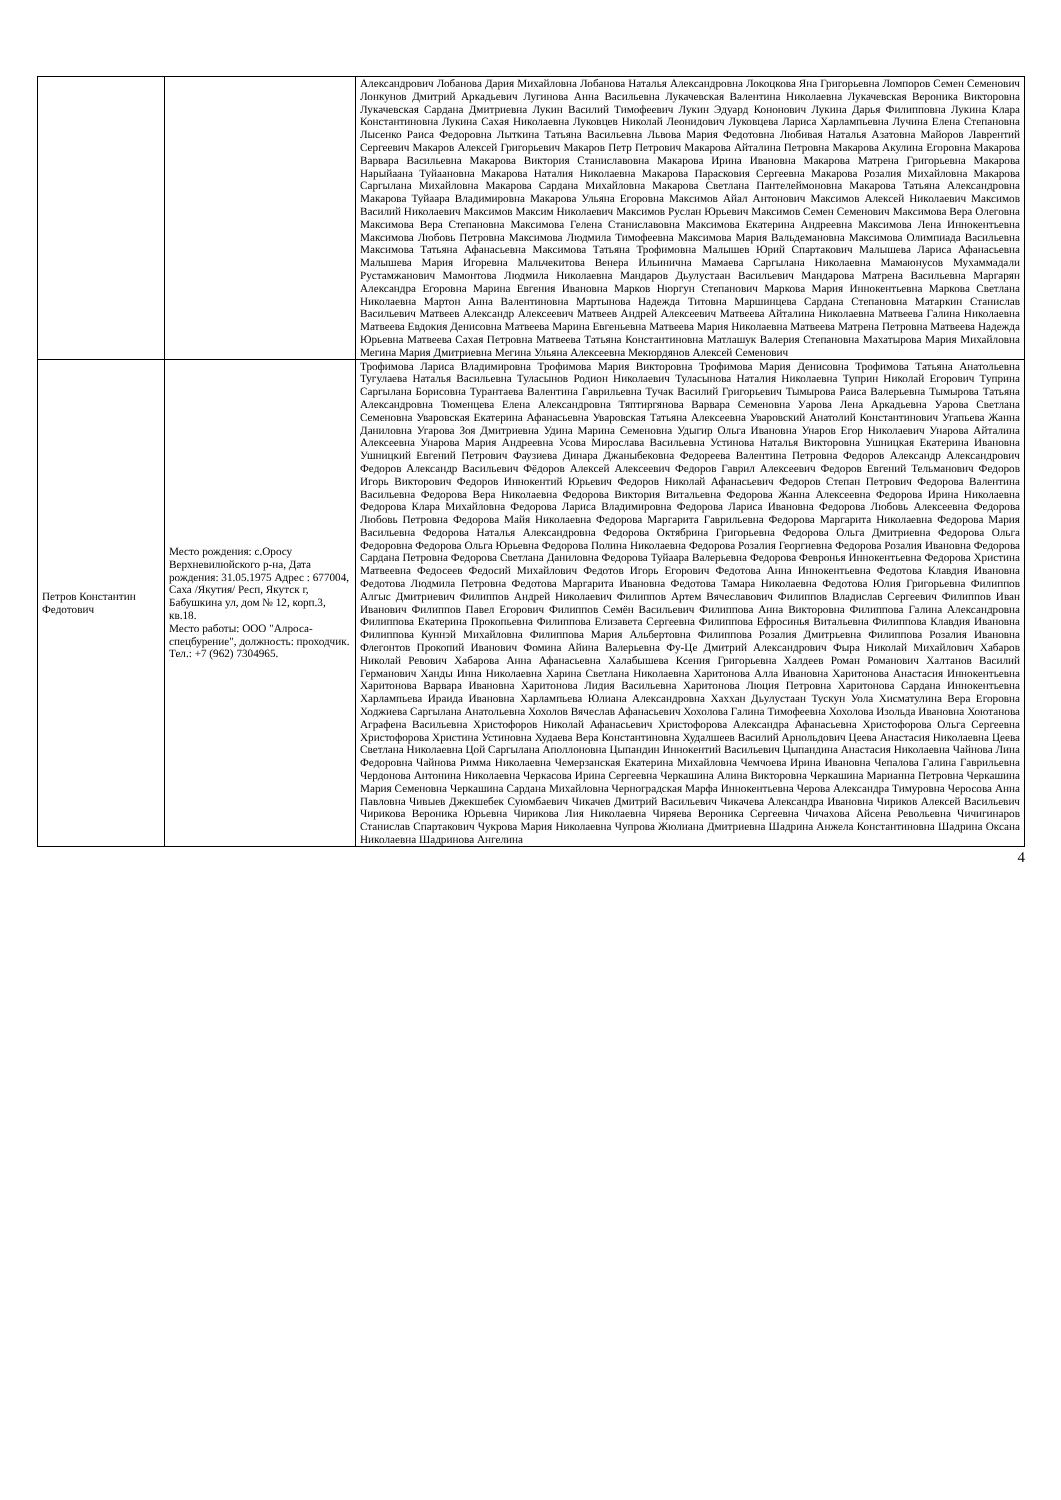| | | Александрович Лобанова Дария Михайловна Лобанова Наталья Александровна Локоцкова Яна Григорьевна Ломпоров Семен Семенович Лонкунов Дмитрий Аркадьевич Лугинова Анна Васильевна Лукачевская Валентина Николаевна Лукачевская Вероника Викторовна Лукачевская Сардана Дмитриевна Лукин Василий Тимофеевич Лукин Эдуард Кононович Лукина Дарья Филипповна Лукина Клара Константиновна Лукина Сахая Николаевна Луковцев Николай Леонидович Луковцева Лариса Харлампьевна Лучина Елена Степановна Лысенко Раиса Федоровна Лыткина Татьяна Васильевна Львова Мария Федотовна Любивая Наталья Азатовна Майоров Лаврентий Сергеевич Макаров Алексей Григорьевич Макаров Петр Петрович Макарова Айталина Петровна Макарова Акулина Егоровна Макарова Варвара Васильевна Макарова Виктория Станиславовна Макарова Ирина Ивановна Макарова Матрена Григорьевна Макарова Нарыйаана Туйаановна Макарова Наталия Николаевна Макарова Парасковия Сергеевна Макарова Розалия Михайловна Макарова Саргылана Михайловна Макарова Сардана Михайловна Макарова Светлана Пантелеймоновна Макарова Татьяна Александровна Макарова Туйаара Владимировна Макарова Ульяна Егоровна Максимов Айал Антонович Максимов Алексей Николаевич Максимов Василий Николаевич Максимов Максим Николаевич Максимов Руслан Юрьевич Максимов Семен Семенович Максимова Вера Олеговна Максимова Вера Степановна Максимова Гелена Станиславовна Максимова Екатерина Андреевна Максимова Лена Иннокентьевна Максимова Любовь Петровна Максимова Людмила Тимофеевна Максимова Мария Вальдемановна Максимова Олимпиада Васильевна Максимова Татьяна Афанасьевна Максимова Татьяна Трофимовна Малышев Юрий Спартакович Малышева Лариса Афанасьевна Малышева Мария Игоревна Мальчекитова Венера Ильинична Мамаева Саргылана Николаевна Мамаюнусов Мухаммадали Рустамжанович Мамонтова Людмила Николаевна Мандаров Дьулустаан Васильевич Мандарова Матрена Васильевна Маргарян Александра Егоровна Марина Евгения Ивановна Марков Нюргун Степанович Маркова Мария Иннокентьевна Маркова Светлана Николаевна Мартон Анна Валентиновна Мартынова Надежда Титовна Маршинцева Сардана Степановна Матаркин Станислав Васильевич Матвеев Александр Алексеевич Матвеев Андрей Алексеевич Матвеева Айталина Николаевна Матвеева Галина Николаевна Матвеева Евдокия Денисовна Матвеева Марина Евгеньевна Матвеева Мария Николаевна Матвеева Матрена Петровна Матвеева Надежда Юрьевна Матвеева Сахая Петровна Матвеева Татьяна Константиновна Матлашук Валерия Степановна Махатырова Мария Михайловна Мегина Мария Дмитриевна Мегина Ульяна Алексеевна Мекюрдянов Алексей Семенович |
| Петров Константин Федотович | Место рождения: с.Оросу Верхневилюйского р-на, Дата рождения: 31.05.1975 Адрес : 677004, Саха /Якутия/ Респ, Якутск г, Бабушкина ул, дом № 12, корп.3, кв.18. Место работы: ООО "Алроса-спецбурение", должность: проходчик. Тел.: +7 (962) 7304965. | Трофимова Лариса Владимировна Трофимова Мария Викторовна Трофимова Мария Денисовна Трофимова Татьяна Анатольевна Тугулаева Наталья Васильевна Туласынов Родион Николаевич Туласынова Наталия Николаевна Туприн Николай Егорович Туприна Саргылана Борисовна Турантаева Валентина Гаврильевна Тучак Василий Григорьевич Тымырова Раиса Валерьевна Тымырова Татьяна Александровна Тюменцева Елена Александровна Тяптиргянова Варвара Семеновна Уарова Лена Аркадьевна Уарова Светлана Семеновна Уваровская Екатерина Афанасьевна Уваровская Татьяна Алексеевна Уваровский Анатолий Константинович Угапьева Жанна Даниловна Угарова Зоя Дмитриевна Удина Марина Семеновна Удыгир Ольга Ивановна Унаров Егор Николаевич Унарова Айталина Алексеевна Унарова Мария Андреевна Усова Мирослава Васильевна Устинова Наталья Викторовна Ушницкая Екатерина Ивановна Ушницкий Евгений Петрович Фаузиева Динара Джаныбековна Федореева Валентина Петровна Федоров Александр Александрович Федоров Александр Васильевич Фёдоров Алексей Алексеевич Федоров Гаврил Алексеевич Федоров Евгений Тельманович Федоров Игорь Викторович Федоров Иннокентий Юрьевич Федоров Николай Афанасьевич Федоров Степан Петрович Федорова Валентина Васильевна Федорова Вера Николаевна Федорова Виктория Витальевна Федорова Жанна Алексеевна Федорова Ирина Николаевна Федорова Клара Михайловна Федорова Лариса Владимировна Федорова Лариса Ивановна Федорова Любовь Алексеевна Федорова Любовь Петровна Федорова Майя Николаевна Федорова Маргарита Гаврильевна Федорова Маргарита Николаевна Федорова Мария Васильевна Федорова Наталья Александровна Федорова Октябрина Григорьевна Федорова Ольга Дмитриевна Федорова Ольга Федоровна Федорова Ольга Юрьевна Федорова Полина Николаевна Федорова Розалия Георгиевна Федорова Розалия Ивановна Федорова Сардана Петровна Федорова Светлана Даниловна Федорова Туйаара Валерьевна Федорова Февронья Иннокентьевна Федорова Христина Матвеевна Федосеев Федосий Михайлович Федотов Игорь Егорович Федотова Анна Иннокентьевна Федотова Клавдия Ивановна Федотова Людмила Петровна Федотова Маргарита Ивановна Федотова Тамара Николаевна Федотова Юлия Григорьевна Филиппов Алгыс Дмитриевич Филиппов Андрей Николаевич Филиппов Артем Вячеславович Филиппов Владислав Сергеевич Филиппов Иван Иванович Филиппов Павел Егорович Филиппов Семён Васильевич Филиппова Анна Викторовна Филиппова Галина Александровна Филиппова Екатерина Прокопьевна Филиппова Елизавета Сергеевна Филиппова Ефросинья Витальевна Филиппова Клавдия Ивановна Филиппова Куннэй Михайловна Филиппова Мария Альбертовна Филиппова Розалия Дмитрьевна Филиппова Розалия Ивановна Флегонтов Прокопий Иванович Фомина Айина Валерьевна Фу-Це Дмитрий Александрович Фыра Николай Михайлович Хабаров Николай Ревович Хабарова Анна Афанасьевна Халабышева Ксения Григорьевна Халдеев Роман Романович Халтанов Василий Германович Ханды Инна Николаевна Харина Светлана Николаевна Харитонова Алла Ивановна Харитонова Анастасия Иннокентьевна Харитонова Варвара Ивановна Харитонова Лидия Васильевна Харитонова Люция Петровна Харитонова Сардана Иннокентьевна Харлампьева Ираида Ивановна Харлампьева Юлиана Александровна Хаххан Дьулустаан Тускун Уола Хисматулина Вера Егоровна Ходжиева Саргылана Анатольевна Хохолов Вячеслав Афанасьевич Хохолова Галина Тимофеевна Хохолова Изольда Ивановна Хоютанова Аграфена Васильевна Христофоров Николай Афанасьевич Христофорова Александра Афанасьевна Христофорова Ольга Сергеевна Христофорова Христина Устиновна Худаева Вера Константиновна Худалшеев Василий Арнольдович Цеева Анастасия Николаевна Цеева Светлана Николаевна Цой Саргылана Аполлоновна Цыпандин Иннокентий Васильевич Цыпандина Анастасия Николаевна Чайнова Лина Федоровна Чайнова Римма Николаевна Чемерзанская Екатерина Михайловна Чемчоева Ирина Ивановна Чепалова Галина Гаврильевна Чердонова Антонина Николаевна Черкасова Ирина Сергеевна Черкашина Алина Викторовна Черкашина Марианна Петровна Черкашина Мария Семеновна Черкашина Сардана Михайловна Черноградская Марфа Иннокентьевна Черова Александра Тимуровна Черосова Анна Павловна Чивыев Джекшебек Суюмбаевич Чикачев Дмитрий Васильевич Чикачева Александра Ивановна Чириков Алексей Васильевич Чирикова Вероника Юрьевна Чирикова Лия Николаевна Чиряева Вероника Сергеевна Чичахова Айсена Револьевна Чичигинаров Станислав Спартакович Чукрова Мария Николаевна Чупрова Жюлиана Дмитриевна Шадрина Анжела Константиновна Шадрина Оксана Николаевна Шадринова Ангелина |
4